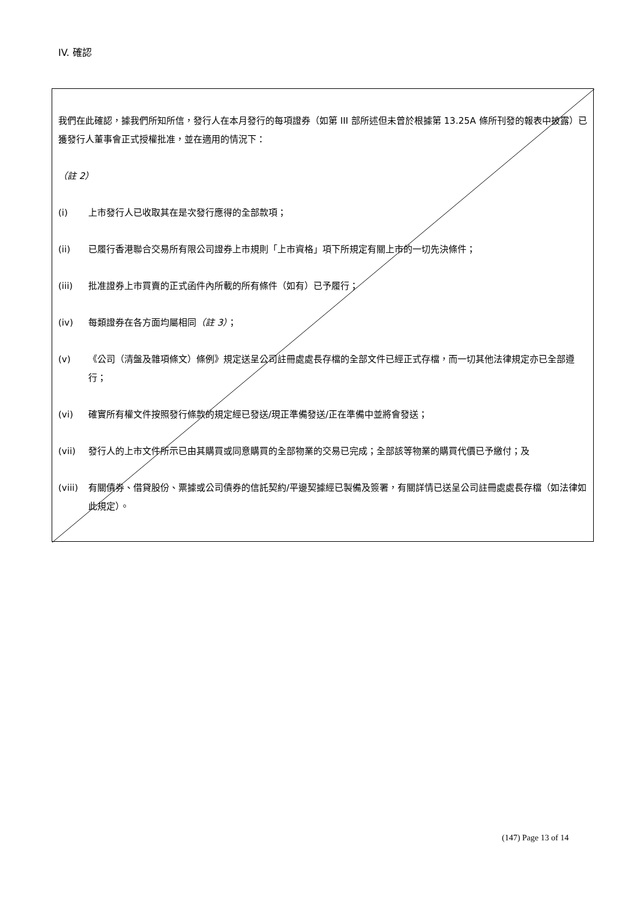IV. 確認
我們在此確認，據我們所知所信，發行人在本月發行的每項證券（如第 III 部所述但未曾於根據第 13.25A 條所刊發的報表中披露）已獲發行人董事會正式授權批准，並在適用的情況下：
（註 2）
(i) 上市發行人已收取其在是次發行應得的全部款項；
(ii) 已履行香港聯合交易所有限公司證券上市規則「上市資格」項下所規定有關上市的一切先決條件；
(iii) 批准證券上市買賣的正式函件內所載的所有條件（如有）已予履行；
(iv) 每類證券在各方面均屬相同（註 3）；
(v) 《公司（清盤及雜項條文）條例》規定送呈公司註冊處處長存檔的全部文件已經正式存檔，而一切其他法律規定亦已全部遵行；
(vi) 確實所有權文件按照發行條款的規定經已發送/現正準備發送/正在準備中並將會發送；
(vii) 發行人的上市文件所示已由其購買或同意購買的全部物業的交易已完成；全部該等物業的購買代價已予繳付；及
(viii) 有關債券、借貸股份、票據或公司債券的信託契約/平邊契據經已製備及簽署，有關詳情已送呈公司註冊處處長存檔（如法律如此規定）。
(147) Page 13 of 14